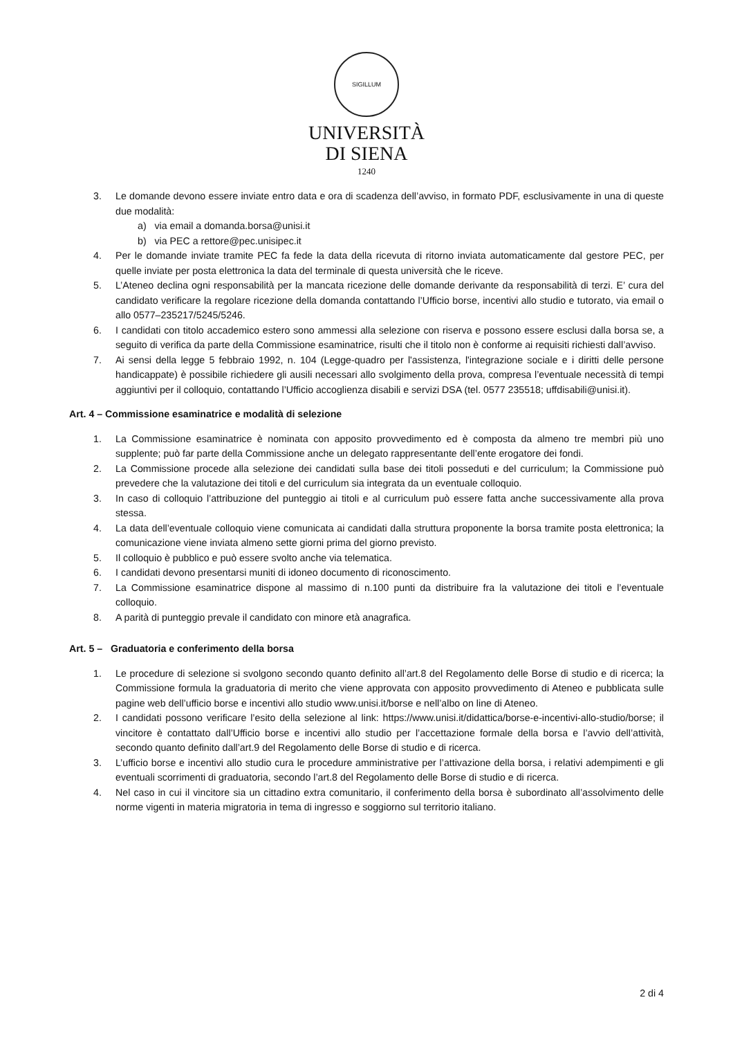SIGILLUM
UNIVERSITÀ
DI SIENA
1240
3. Le domande devono essere inviate entro data e ora di scadenza dell’avviso, in formato PDF, esclusivamente in una di queste due modalità:
a) via email a domanda.borsa@unisi.it
b) via PEC a rettore@pec.unisipec.it
4. Per le domande inviate tramite PEC fa fede la data della ricevuta di ritorno inviata automaticamente dal gestore PEC, per quelle inviate per posta elettronica la data del terminale di questa università che le riceve.
5. L’Ateneo declina ogni responsabilità per la mancata ricezione delle domande derivante da responsabilità di terzi. E’ cura del candidato verificare la regolare ricezione della domanda contattando l’Ufficio borse, incentivi allo studio e tutorato, via email o allo 0577–235217/5245/5246.
6. I candidati con titolo accademico estero sono ammessi alla selezione con riserva e possono essere esclusi dalla borsa se, a seguito di verifica da parte della Commissione esaminatrice, risulti che il titolo non è conforme ai requisiti richiesti dall’avviso.
7. Ai sensi della legge 5 febbraio 1992, n. 104 (Legge-quadro per l'assistenza, l'integrazione sociale e i diritti delle persone handicappate) è possibile richiedere gli ausili necessari allo svolgimento della prova, compresa l’eventuale necessità di tempi aggiuntivi per il colloquio, contattando l’Ufficio accoglienza disabili e servizi DSA (tel. 0577 235518; uffdisabili@unisi.it).
Art. 4 – Commissione esaminatrice e modalità di selezione
1. La Commissione esaminatrice è nominata con apposito provvedimento ed è composta da almeno tre membri più uno supplente; può far parte della Commissione anche un delegato rappresentante dell’ente erogatore dei fondi.
2. La Commissione procede alla selezione dei candidati sulla base dei titoli posseduti e del curriculum; la Commissione può prevedere che la valutazione dei titoli e del curriculum sia integrata da un eventuale colloquio.
3. In caso di colloquio l’attribuzione del punteggio ai titoli e al curriculum può essere fatta anche successivamente alla prova stessa.
4. La data dell’eventuale colloquio viene comunicata ai candidati dalla struttura proponente la borsa tramite posta elettronica; la comunicazione viene inviata almeno sette giorni prima del giorno previsto.
5. Il colloquio è pubblico e può essere svolto anche via telematica.
6. I candidati devono presentarsi muniti di idoneo documento di riconoscimento.
7. La Commissione esaminatrice dispone al massimo di n.100 punti da distribuire fra la valutazione dei titoli e l’eventuale colloquio.
8. A parità di punteggio prevale il candidato con minore età anagrafica.
Art. 5 – Graduatoria e conferimento della borsa
1. Le procedure di selezione si svolgono secondo quanto definito all’art.8 del Regolamento delle Borse di studio e di ricerca; la Commissione formula la graduatoria di merito che viene approvata con apposito provvedimento di Ateneo e pubblicata sulle pagine web dell’ufficio borse e incentivi allo studio www.unisi.it/borse e nell’albo on line di Ateneo.
2. I candidati possono verificare l’esito della selezione al link: https://www.unisi.it/didattica/borse-e-incentivi-allo-studio/borse; il vincitore è contattato dall’Ufficio borse e incentivi allo studio per l’accettazione formale della borsa e l’avvio dell’attività, secondo quanto definito dall’art.9 del Regolamento delle Borse di studio e di ricerca.
3. L’ufficio borse e incentivi allo studio cura le procedure amministrative per l’attivazione della borsa, i relativi adempimenti e gli eventuali scorrimenti di graduatoria, secondo l’art.8 del Regolamento delle Borse di studio e di ricerca.
4. Nel caso in cui il vincitore sia un cittadino extra comunitario, il conferimento della borsa è subordinato all’assolvimento delle norme vigenti in materia migratoria in tema di ingresso e soggiorno sul territorio italiano.
2 di 4